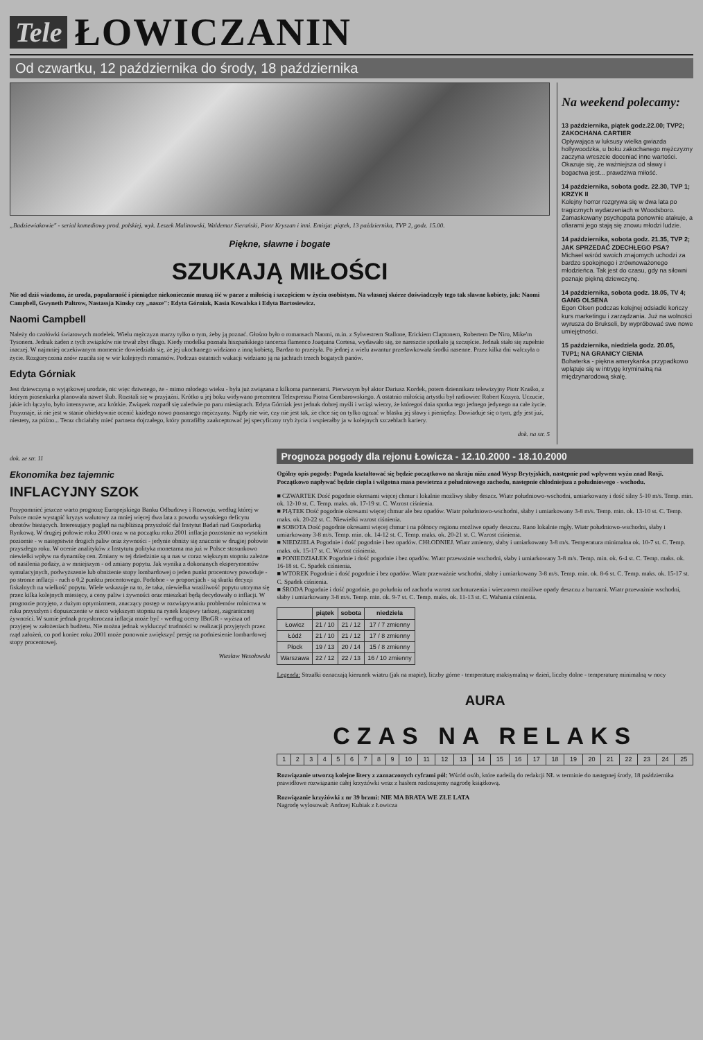Tele
ŁOWICZANIN
Od czwartku, 12 października do środy, 18 października
„Badziewiakowie" - serial komediowy prod. polskiej, wyk. Leszek Malinowski, Waldemar Sierański, Piotr Kryszan i inni. Emisja: piątek, 13 października, TVP 2, godz. 15.00.
Piękne, sławne i bogate
SZUKAJĄ MIŁOŚCI
Nie od dziś wiadomo, że uroda, popularność i pieniądze niekoniecznie muszą iść w parze z miłością i szczęściem w życiu osobistym. Na własnej skórze doświadczyły tego tak sławne kobiety, jak: Naomi Campbell, Gwyneth Paltrow, Nastassja Kinsky czy „nasze": Edyta Górniak, Kasia Kowalska i Edyta Bartosiewicz.
Naomi Campbell
Należy do czołówki światowych modelek. Wielu mężczyzn marzy tylko o tym, żeby ją poznać. Głośno było o romansach Naomi, m.in. z Sylwestrem Stallone, Erickiem Claptonem, Robertem De Niro, Mike'm Tysonem. Jednak żaden z tych związków nie trwał zbyt długo. Kiedy modelka poznała hiszpańskiego tancerza flamenco Joaquina Cortesa, wydawało się, że nareszcie spotkało ją szczęście. Jednak stało się zupełnie inaczej. W najmniej oczekiwanym momencie dowiedziała się, że jej ukochanego widziano z inną kobietą. Bardzo to przeżyła. Po jednej z wielu awantur przedawkowała środki nasenne. Przez kilka dni walczyła o życie. Rozgoryczona znów rzuciła się w wir kolejnych romansów. Podczas ostatnich wakacji widziano ją na jachtach trzech bogatych panów.
Edyta Górniak
Jest dziewczyną o wyjątkowej urodzie, nic więc dziwnego, że - mimo młodego wieku - była już związana z kilkoma partnerami. Pierwszym był aktor Dariusz Kordek, potem dziennikarz telewizyjny Piotr Kraśko, z którym piosenkarka planowała nawet ślub. Rozstali się w przyjaźni. Krótko u jej boku widywano prezentera Telexpressu Piotra Gembarowskiego. A ostatnio miłością artystki był radiowiec Robert Kozyra. Uczucie, jakie ich łączyło, było intensywne, acz krótkie. Związek rozpadł się zaledwie po paru miesiącach. Edyta Górniak jest jednak dobrej myśli i wciąż wierzy, że któregoś dnia spotka tego jednego jedynego na całe życie. Przyznaje, iż nie jest w stanie obiektywnie ocenić każdego nowo poznanego mężczyzny. Nigdy nie wie, czy nie jest tak, że chce się on tylko ogrzać w blasku jej sławy i pieniędzy. Dowiaduje się o tym, gdy jest już, niestety, za późno... Teraz chciałaby mieć partnera dojrzałego, który potrafiłby zaakceptować jej specyficzny tryb życia i wspierałby ja w kolejnych szczeblach kariery.
dok. na str. 5
Na weekend polecamy:
13 października, piątek godz.22.00; TVP2; ZAKOCHANA CARTIER
Opływająca w luksusy wielka gwiazda hollywoodzka, u boku zakochanego mężczyzny zaczyna wreszcie doceniać inne wartości. Okazuje się, że ważniejsza od sławy i bogactwa jest... prawdziwa miłość.
14 października, sobota godz. 22.30, TVP 1; KRZYK II
Kolejny horror rozgrywa się w dwa lata po tragicznych wydarzeniach w Woodsboro. Zamaskowany psychopata ponownie atakuje, a ofiarami jego stają się znowu młodzi ludzie.
14 października, sobota godz. 21.35, TVP 2; JAK SPRZEDAĆ ZDECHŁEGO PSA?
Michael wśród swoich znajomych uchodzi za bardzo spokojnego i zrównoważonego młodzieńca. Tak jest do czasu, gdy na siłowni poznaje piękną dziewczynę.
14 października, sobota godz. 18.05, TV 4; GANG OLSENA
Egon Olsen podczas kolejnej odsiadki kończy kurs marketingu i zarządzania. Już na wolności wyrusza do Brukseli, by wypróbować swe nowe umiejętności.
15 października, niedziela godz. 20.05, TVP1; NA GRANICY CIENIA
Bohaterka - piękna amerykanka przypadkowo wplątuje się w intrygę kryminalną na międzynarodową skalę.
dok. ze str. 11
Ekonomika bez tajemnic
INFLACYJNY SZOK
Przypomnieć jeszcze warto prognozę Europejskiego Banku Odbudowy i Rozwoju, według której w Polsce może wystąpić kryzys walutowy za mniej więcej dwa lata z powodu wysokiego deficytu obrotów bieżących. Interesujący pogląd na najbliższą przyszłość dał Instytut Badań nad Gospodarką Rynkową. W drugiej połowie roku 2000 oraz w na początku roku 2001 inflacja pozostanie na wysokim poziomie - w następstwie drogich paliw oraz żywności - jedynie obniży się znacznie w drugiej połowie przyszłego roku. W ocenie analityków z Instytutu polityka monetarna ma już w Polsce stosunkowo niewielki wpływ na dynamikę cen. Zmiany w tej dziedzinie są u nas w coraz większym stopniu zależne od nasilenia podaży, a w mniejszym - od zmiany popytu. Jak wynika z dokonanych eksperymentów symulacyjnych, podwyższenie lub obniżenie stopy lombardowej o jeden punkt procentowy powoduje - po stronie inflacji - ruch o 0,2 punktu procentowego. Podobne - w proporcjach - są skutki decyzji fiskalnych na wielkość popytu. Wiele wskazuje na to, że taka, niewielka wrażliwość popytu utrzyma się przez kilka kolejnych miesięcy, a ceny paliw i żywności oraz mieszkań będą decydowały o inflacji. W prognozie przyjęto, z dużym optymizmem, znaczący postęp w rozwiązywaniu problemów rolnictwa w roku przyszłym i dopuszczenie w nieco większym stopniu na rynek krajowy tańszej, zagranicznej żywności. W sumie jednak przysłoroczna inflacja może być - według oceny IBnGR - wyższa od przyjętej w założeniach budżetu. Nie można jednak wykluczyć trudności w realizacji przyjętych przez rząd założeń, co pod koniec roku 2001 może ponownie zwiększyć presję na podniesienie lombardowej stopy procentowej.
Wiesław Wesołowski
Prognoza pogody dla rejonu Łowicza - 12.10.2000 - 18.10.2000
Ogólny opis pogody: Pogoda kształtować się będzie początkowo na skraju niżu znad Wysp Brytyjskich, następnie pod wpływem wyżu znad Rosji. Początkowo napływać będzie ciepła i wilgotna masa powietrza z południowego zachodu, następnie chłodniejsza z południowego - wschodu.
■ CZWARTEK Dość pogodnie okresami więcej chmur i lokalnie możliwy słaby deszcz. Wiatr południowo-wschodni, umiarkowany i dość silny 5-10 m/s. Temp. min. ok. 12-10 st. C. Temp. maks. ok. 17-19 st. C. Wzrost ciśnienia.
■ PIĄTEK Dość pogodnie okresami więcej chmur ale bez opadów. Wiatr południowo-wschodni, słaby i umiarkowany 3-8 m/s. Temp. min. ok. 13-10 st. C. Temp. maks. ok. 20-22 st. C. Niewielki wzrost ciśnienia.
■ SOBOTA Dość pogodnie okresami więcej chmur i na północy regionu możliwe opady deszczu. Rano lokalnie mgły. Wiatr południowo-wschodni, słaby i umiarkowany 3-8 m/s. Temp. min. ok. 14-12 st. C. Temp. maks. ok. 20-21 st. C. Wzrost ciśnienia.
■ NIEDZIELA Pogodnie i dość pogodnie i bez opadów. CHŁODNIEJ. Wiatr zmienny, słaby i umiarkowany 3-8 m/s. Temperatura minimalna ok. 10-7 st. C. Temp. maks. ok. 15-17 st. C. Wzrost ciśnienia.
■ PONIEDZIAŁEK Pogodnie i dość pogodnie i bez opadów. Wiatr przeważnie wschodni, słaby i umiarkowany 3-8 m/s. Temp. min. ok. 6-4 st. C. Temp. maks. ok. 16-18 st. C. Spadek ciśnienia.
■ WTOREK Pogodnie i dość pogodnie i bez opadów. Wiatr przeważnie wschodni, słaby i umiarkowany 3-8 m/s. Temp. min. ok. 8-6 st. C. Temp. maks. ok. 15-17 st. C. Spadek ciśnienia.
■ ŚRODA Pogodnie i dość pogodnie, po południu od zachodu wzrost zachmurzenia i wieczorem możliwe opady deszczu z burzami. Wiatr przeważnie wschodni, słaby i umiarkowany 3-8 m/s. Temp. min. ok. 9-7 st. C. Temp. maks. ok. 11-13 st. C. Wahania ciśnienia.
| | piątek | sobota | niedziela |
| --- | --- | --- | --- |
| Łowicz | 21 / 10 | 21 / 12 | 17 / 7 zmienny |
| Łódź | 21 / 10 | 21 / 12 | 17 / 8 zmienny |
| Płock | 19 / 13 | 20 / 14 | 15 / 8 zmienny |
| Warszawa | 22 / 12 | 22 / 13 | 16 / 10 zmienny |
Legenda: Strzałki oznaczają kierunek wiatru (jak na mapie), liczby górne - temperaturę maksymalną w dzień, liczby dolne - temperaturę minimalną w nocy
AURA
CZAS NA RELAKS
| 1 | 2 | 3 | 4 | 5 | 6 | 7 | 8 | 9 | 10 | 11 | 12 | 13 | 14 | 15 | 16 | 17 | 18 | 19 | 20 | 21 | 22 | 23 | 24 | 25 |
Rozwiązanie utworzą kolejne litery z zaznaczonych cyframi pól: Wśród osób, które nadeślą do redakcji NŁ w terminie do następnej środy, 18 października prawidłowe rozwiązanie całej krzyżówki wraz z hasłem rozlosujemy nagrodę książkową.
Rozwiązanie krzyżówki z nr 39 brzmi: NIE MA BRATA WE ZŁE LATA
Nagrodę wylosował: Andrzej Kubiak z Łowicza